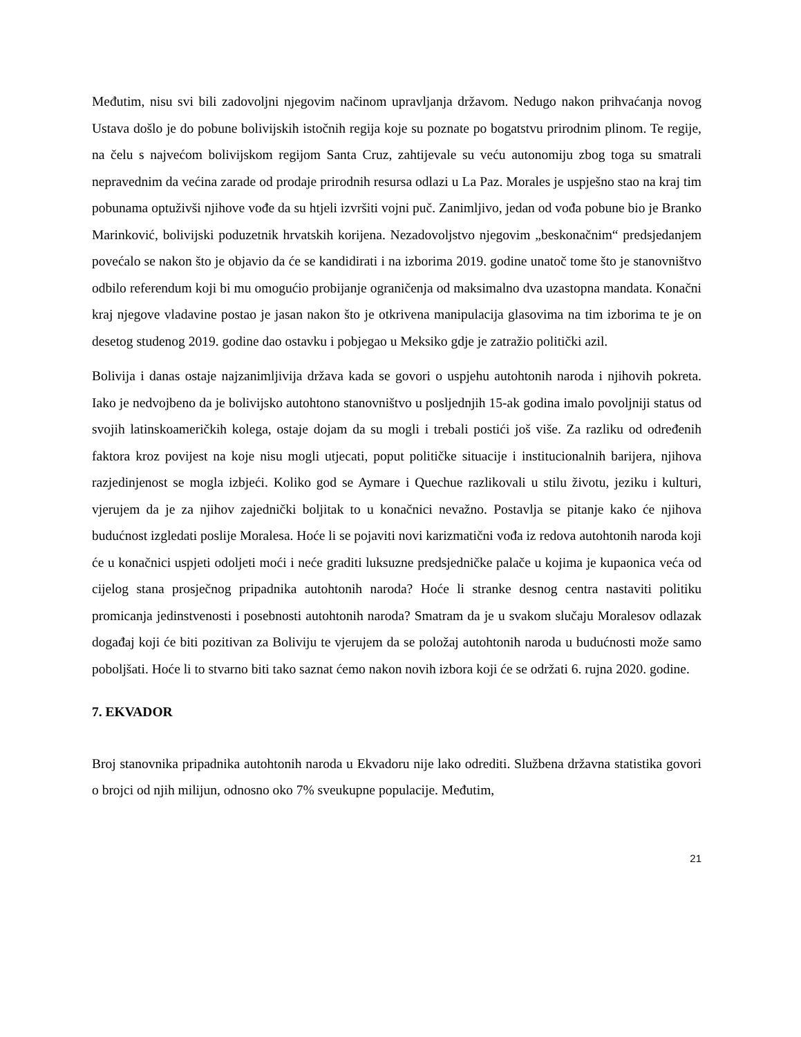Međutim, nisu svi bili zadovoljni njegovim načinom upravljanja državom. Nedugo nakon prihvaćanja novog Ustava došlo je do pobune bolivijskih istočnih regija koje su poznate po bogatstvu prirodnim plinom. Te regije, na čelu s najvećom bolivijskom regijom Santa Cruz, zahtijevale su veću autonomiju zbog toga su smatrali nepravednim da većina zarade od prodaje prirodnih resursa odlazi u La Paz. Morales je uspješno stao na kraj tim pobunama optuživši njihove vođe da su htjeli izvršiti vojni puč. Zanimljivo, jedan od vođa pobune bio je Branko Marinković, bolivijski poduzetnik hrvatskih korijena. Nezadovoljstvo njegovim „beskonačnim“ predsjedanjem povećalo se nakon što je objavio da će se kandidirati i na izborima 2019. godine unatoč tome što je stanovništvo odbilo referendum koji bi mu omogućio probijanje ograničenja od maksimalno dva uzastopna mandata. Konačni kraj njegove vladavine postao je jasan nakon što je otkrivena manipulacija glasovima na tim izborima te je on desetog studenog 2019. godine dao ostavku i pobjegao u Meksiko gdje je zatražio politički azil.
Bolivija i danas ostaje najzanimljivija država kada se govori o uspjehu autohtonih naroda i njihovih pokreta. Iako je nedvojbeno da je bolivijsko autohtono stanovništvo u posljednjih 15-ak godina imalo povoljniji status od svojih latinskoameričkih kolega, ostaje dojam da su mogli i trebali postići još više. Za razliku od određenih faktora kroz povijest na koje nisu mogli utjecati, poput političke situacije i institucionalnih barijera, njihova razjedinjenost se mogla izbjeći. Koliko god se Aymare i Quechue razlikovali u stilu životu, jeziku i kulturi, vjerujem da je za njihov zajednički boljitak to u konačnici nevažno. Postavlja se pitanje kako će njihova budućnost izgledati poslije Moralesa. Hoće li se pojaviti novi karizmatični vođa iz redova autohtonih naroda koji će u konačnici uspjeti odoljeti moći i neće graditi luksuzne predsjedničke palače u kojima je kupaonica veća od cijelog stana prosječnog pripadnika autohtonih naroda? Hoće li stranke desnog centra nastaviti politiku promicanja jedinstvenosti i posebnosti autohtonih naroda? Smatram da je u svakom slučaju Moralesov odlazak događaj koji će biti pozitivan za Boliviju te vjerujem da se položaj autohtonih naroda u budućnosti može samo poboljšati. Hoće li to stvarno biti tako saznat ćemo nakon novih izbora koji će se održati 6. rujna 2020. godine.
7. EKVADOR
Broj stanovnika pripadnika autohtonih naroda u Ekvadoru nije lako odrediti. Službena državna statistika govori o brojci od njih milijun, odnosno oko 7% sveukupne populacije. Međutim,
21